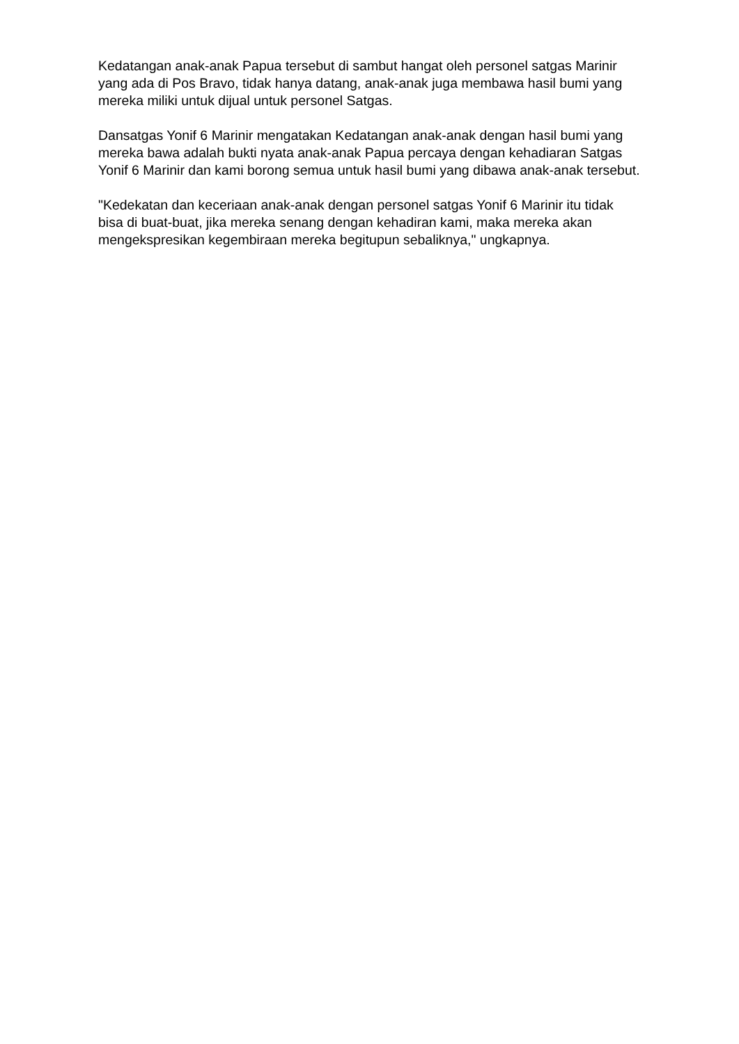Kedatangan anak-anak Papua tersebut di sambut hangat oleh personel satgas Marinir yang ada di Pos Bravo, tidak hanya datang, anak-anak juga membawa hasil bumi yang mereka miliki untuk dijual untuk personel Satgas.
Dansatgas Yonif 6 Marinir mengatakan Kedatangan anak-anak dengan hasil bumi yang mereka bawa adalah bukti nyata anak-anak Papua percaya dengan kehadiaran Satgas Yonif 6 Marinir dan kami borong semua untuk hasil bumi yang dibawa anak-anak tersebut.
"Kedekatan dan keceriaan anak-anak dengan personel satgas Yonif 6 Marinir itu tidak bisa di buat-buat, jika mereka senang dengan kehadiran kami, maka mereka akan mengekspresikan kegembiraan mereka begitupun sebaliknya," ungkapnya.